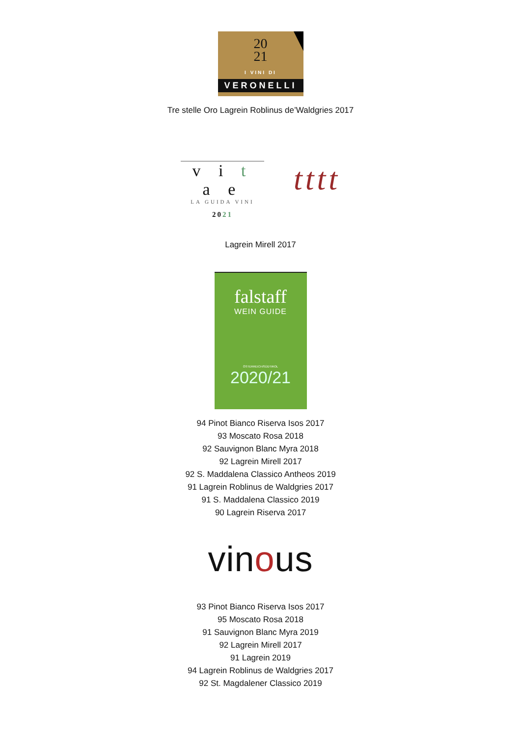20
21
I VINI DI
VERONELLI
Tre stelle Oro Lagrein Roblinus de’Waldgries 2017
v i t a e
LA GUIDA VINI
2021
tttt
Lagrein Mirell 2017
falstaff
WEIN GUIDE
ÖSTERREICH/SÜDTIROL
2020/21
94 Pinot Bianco Riserva Isos 2017
93 Moscato Rosa 2018
92 Sauvignon Blanc Myra 2018
92 Lagrein Mirell 2017
92 S. Maddalena Classico Antheos 2019
91 Lagrein Roblinus de Waldgries 2017
91 S. Maddalena Classico 2019
90 Lagrein Riserva 2017
vinous
93 Pinot Bianco Riserva Isos 2017
95 Moscato Rosa 2018
91 Sauvignon Blanc Myra 2019
92 Lagrein Mirell 2017
91 Lagrein 2019
94 Lagrein Roblinus de Waldgries 2017
92 St. Magdalener Classico 2019